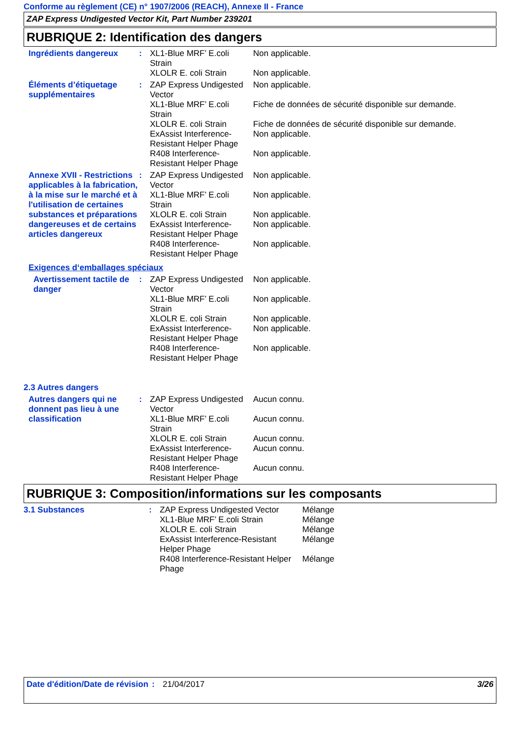Conforme au règlement (CE) n° 1907/2006 (REACH), Annexe II - France
ZAP Express Undigested Vector Kit, Part Number 239201
RUBRIQUE 2: Identification des dangers
Ingrédients dangereux : XL1-Blue MRF’ E.coli Strain
Non applicable.
XLOLR E. coli Strain Non applicable.
Éléments d’étiquetage supplémentaires
: ZAP Express Undigested Vector
Non applicable.
XL1-Blue MRF’ E.coli Strain
Fiche de données de sécurité disponible sur demande.
XLOLR E. coli Strain Fiche de données de sécurité disponible sur demande.
ExAssist Interference-Resistant Helper Phage
Non applicable.
R408 Interference-Resistant Helper Phage
Non applicable.
Annexe XVII - Restrictions applicables à la fabrication, à la mise sur le marché et à l'utilisation de certaines substances et préparations dangereuses et de certains articles dangereux
: ZAP Express Undigested Vector
Non applicable.
XL1-Blue MRF’ E.coli Strain
Non applicable.
XLOLR E. coli Strain Non applicable.
ExAssist Interference-Resistant Helper Phage
Non applicable.
R408 Interference-Resistant Helper Phage
Non applicable.
Exigences d‘emballages spéciaux
Avertissement tactile de danger
: ZAP Express Undigested Vector
Non applicable.
XL1-Blue MRF’ E.coli Strain
Non applicable.
XLOLR E. coli Strain Non applicable.
ExAssist Interference-Resistant Helper Phage
Non applicable.
R408 Interference-Resistant Helper Phage
Non applicable.
2.3 Autres dangers
Autres dangers qui ne donnent pas lieu à une classification
: ZAP Express Undigested Vector
Aucun connu.
XL1-Blue MRF’ E.coli Strain
Aucun connu.
XLOLR E. coli Strain Aucun connu.
ExAssist Interference-Resistant Helper Phage
Aucun connu.
R408 Interference-Resistant Helper Phage
Aucun connu.
RUBRIQUE 3: Composition/informations sur les composants
3.1 Substances : ZAP Express Undigested Vector
Mélange
XL1-Blue MRF’ E.coli Strain Mélange
XLOLR E. coli Strain Mélange
ExAssist Interference-Resistant Helper Phage
Mélange
R408 Interference-Resistant Helper Phage
Mélange
Date d'édition/Date de révision
: 21/04/2017 3/26